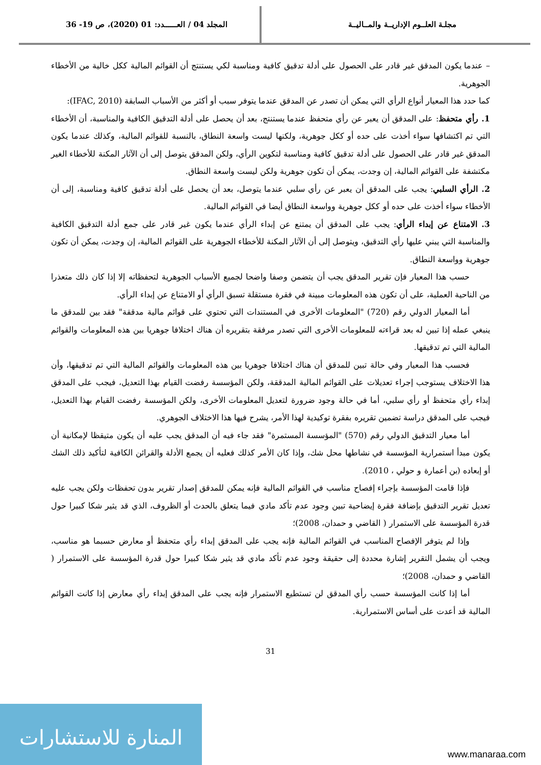مجلـة العلــوم الإداريــة والمــاليــة
المجلد 04 / العــــــدد: 01 (2020)، ص 19- 36
– عندما يكون المدقق غير قادر على الحصول على أدلة تدقيق كافية ومناسبة لكي يستنتج أن القوائم المالية ككل خالية من الأخطاء الجوهرية.
كما حدد هذا المعيار أنواع الرأي التي يمكن أن تصدر عن المدقق عندما يتوفر سبب أو أكثر من الأسباب السابقة (IFAC, 2010):
1. رأي متحفظ: على المدقق أن يعبر عن رأي متحفظ عندما يستنتج، بعد أن يحصل على أدلة التدقيق الكافية والمناسبة، أن الأخطاء التي تم اكتشافها سواء أخذت على حده أو ككل جوهرية، ولكنها ليست واسعة النطاق، بالنسبة للقوائم المالية، وكذلك عندما يكون المدقق غير قادر على الحصول على أدلة تدقيق كافية ومناسبة لتكوين الرأي، ولكن المدقق يتوصل إلى أن الآثار المكنة للأخطاء الغير مكتشفة على القوائم المالية، إن وجدت، يمكن أن تكون جوهرية ولكن ليست واسعة النطاق.
2. الرأي السلبي: يجب على المدقق أن يعبر عن رأي سلبي عندما يتوصل، بعد أن يحصل على أدلة تدقيق كافية ومناسبة، إلى أن الأخطاء سواء أخذت على حده أو ككل جوهرية وواسعة النطاق أيضا في القوائم المالية.
3. الامتناع عن إبداء الرأي: يجب على المدقق أن يمتنع عن إبداء الرأي عندما يكون غير قادر على جمع أدلة التدقيق الكافية والمناسبة التي يبني عليها رأي التدقيق، ويتوصل إلى أن الآثار المكنة للأخطاء الجوهرية على القوائم المالية، إن وجدت، يمكن أن تكون جوهرية وواسعة النطاق.
حسب هذا المعيار فإن تقرير المدقق يجب أن يتضمن وصفا واضحا لجميع الأسباب الجوهرية لتحفظاته إلا إذا كان ذلك متعذرا من الناحية العملية، على أن تكون هذه المعلومات مبينة في فقرة مستقلة تسبق الرأي أو الامتناع عن إبداء الرأي.
أما المعيار الدولي رقم (720) "المعلومات الأخرى في المستندات التي تحتوي على قوائم مالية مدققة" فقد بين للمدقق ما ينبغي عمله إذا تبين له بعد قراءته للمعلومات الأخرى التي تصدر مرفقة بتقريره أن هناك اختلافا جوهريا بين هذه المعلومات والقوائم المالية التي تم تدقيقها.
فحسب هذا المعيار وفي حالة تبين للمدقق أن هناك اختلافا جوهريا بين هذه المعلومات والقوائم المالية التي تم تدقيقها، وأن هذا الاختلاف يستوجب إجراء تعديلات على القوائم المالية المدققة، ولكن المؤسسة رفضت القيام بهذا التعديل، فيجب على المدقق إبداء رأي متحفظ أو رأي سلبي، أما في حالة وجود ضرورة لتعديل المعلومات الأخرى، ولكن المؤسسة رفضت القيام بهذا التعديل، فيجب على المدقق دراسة تضمين تقريره بفقرة توكيدية لهذا الأمر، يشرح فيها هذا الاختلاف الجوهري.
أما معيار التدقيق الدولي رقم (570) "المؤسسة المستمرة" فقد جاء فيه أن المدقق يجب عليه أن يكون متيقظا لإمكانية أن يكون مبدأ استمرارية المؤسسة في نشاطها محل شك، وإذا كان الأمر كذلك فعليه أن يجمع الأدلة والقرائن الكافية لتأكيد ذلك الشك أو إبعاده (بن أعمارة و حولي ، 2010).
فإذا قامت المؤسسة بإجراء إفصاح مناسب في القوائم المالية فإنه يمكن للمدقق إصدار تقرير بدون تحفظات ولكن يجب عليه تعديل تقرير التدقيق بإضافة فقرة إيضاحية تبين وجود عدم تأكد مادي فيما يتعلق بالحدث أو الظروف، الذي قد يثير شكا كبيرا حول قدرة المؤسسة على الاستمرار ( القاضي و حمدان، 2008)؛
وإذا لم يتوفر الإفصاح المناسب في القوائم المالية فإنه يجب على المدقق إبداء رأي متحفظ أو معارض حسبما هو مناسب، ويجب أن يشمل التقرير إشارة محددة إلى حقيقة وجود عدم تأكد مادي قد يثير شكا كبيرا حول قدرة المؤسسة على الاستمرار ( القاضي و حمدان، 2008)؛
أما إذا كانت المؤسسة حسب رأي المدقق لن تستطيع الاستمرار فإنه يجب على المدقق إبداء رأي معارض إذا كانت القوائم المالية قد أعدت على أساس الاستمرارية.
31
المنارة للاستشارات
www.manaraa.com